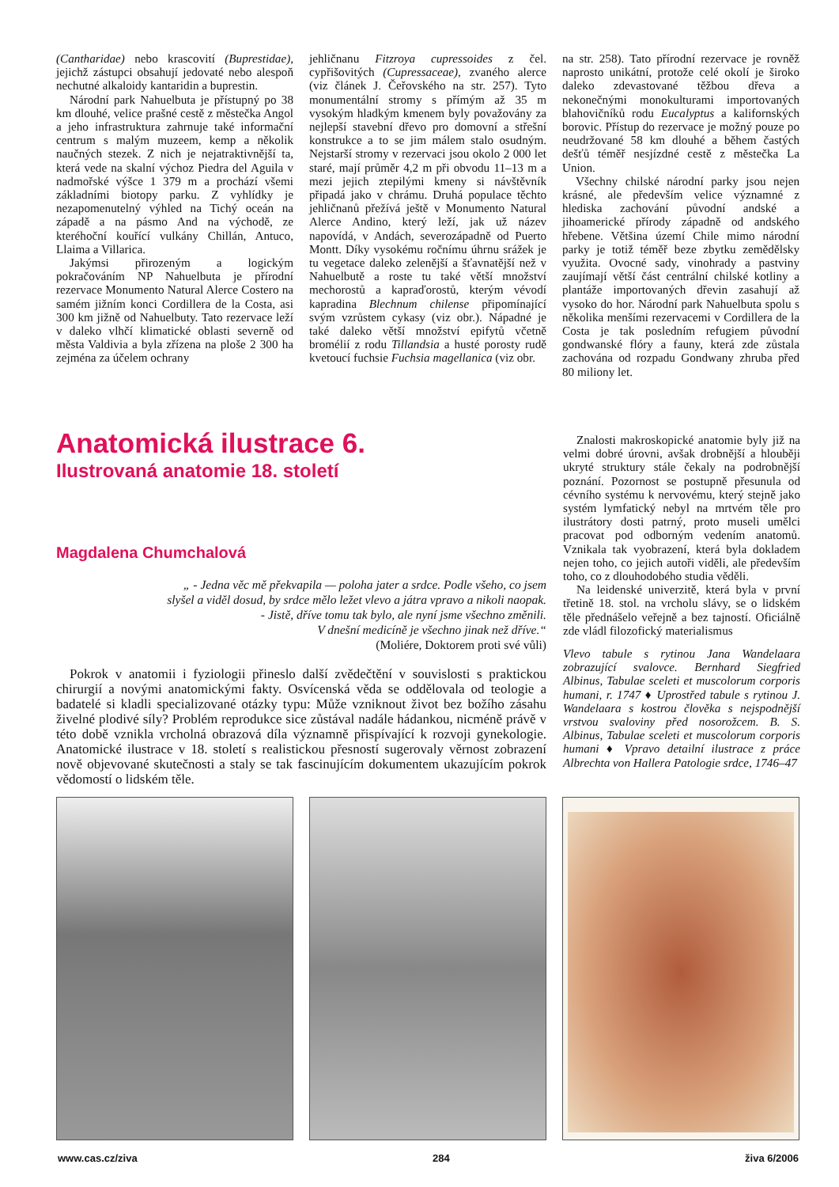(Cantharidae) nebo krascovití (Buprestidae), jejichž zástupci obsahují jedovaté nebo alespoň nechutné alkaloidy kantaridin a buprestin.
Národní park Nahuelbuta je přístupný po 38 km dlouhé, velice prašné cestě z městečka Angol a jeho infrastruktura zahrnuje také informační centrum s malým muzeem, kemp a několik naučných stezek. Z nich je nejatraktivnější ta, která vede na skalní výchoz Piedra del Aguila v nadmořské výšce 1 379 m a prochází všemi základními biotopy parku. Z vyhlídky je nezapomenutelný výhled na Tichý oceán na západě a na pásmo And na východě, ze kteréhoční kouřící vulkány Chillán, Antuco, Llaima a Villarica.
Jakýmsi přirozeným a logickým pokračováním NP Nahuelbuta je přírodní rezervace Monumento Natural Alerce Costero na samém jižním konci Cordillera de la Costa, asi 300 km jižně od Nahuelbuty. Tato rezervace leží v daleko vlhčí klimatické oblasti severně od města Valdivia a byla zřízena na ploše 2 300 ha zejména za účelem ochrany
jehličnanu Fitzroya cupressoides z čel. cypřišovitých (Cupressaceae), zvaného alerce (viz článek J. Čeřovského na str. 257). Tyto monumentální stromy s přímým až 35 m vysokým hladkým kmenem byly považovány za nejlepší stavební dřevo pro domovní a střešní konstrukce a to se jim málem stalo osudným. Nejstarší stromy v rezervaci jsou okolo 2 000 let staré, mají průměr 4,2 m při obvodu 11–13 m a mezi jejich ztepilými kmeny si návštěvník připadá jako v chrámu. Druhá populace těchto jehličnanů přežívá ještě v Monumento Natural Alerce Andino, který leží, jak už název napovídá, v Andách, severozápadně od Puerto Montt. Díky vysokému ročnímu úhrnu srážek je tu vegetace daleko zelenější a šťavnatější než v Nahuelbutě a roste tu také větší množství mechorostů a kapraďorostů, kterým vévodí kapradina Blechnum chilense připomínající svým vzrůstem cykasy (viz obr.). Nápadné je také daleko větší množství epifytů včetně bromélií z rodu Tillandsia a husté porosty rudě kvetoucí fuchsie Fuchsia magellanica (viz obr.
na str. 258). Tato přírodní rezervace je rovněž naprosto unikátní, protože celé okolí je široko daleko zdevastované těžbou dřeva a nekonečnými monokulturami importovaných blahovičníků rodu Eucalyptus a kalifornských borovic. Přístup do rezervace je možný pouze po neudržované 58 km dlouhé a během častých dešťů téměř nesjízdné cestě z městečka La Union.
Všechny chilské národní parky jsou nejen krásné, ale především velice významné z hlediska zachování původní andské a jihoamerické přírody západně od andského hřebene. Většina území Chile mimo národní parky je totiž téměř beze zbytku zemědělsky využita. Ovocné sady, vinohrady a pastviny zaujímají větší část centrální chilské kotliny a plantáže importovaných dřevin zasahují až vysoko do hor. Národní park Nahuelbuta spolu s několika menšími rezervacemi v Cordillera de la Costa je tak posledním refugiem původní gondwanské flóry a fauny, která zde zůstala zachována od rozpadu Gondwany zhruba před 80 miliony let.
Anatomická ilustrace 6.
Ilustrovaná anatomie 18. století
Magdalena Chumchalová
„ - Jedna věc mě překvapila — poloha jater a srdce. Podle všeho, co jsem
slyšel a viděl dosud, by srdce mělo ležet vlevo a játra vpravo a nikoli naopak.
- Jistě, dříve tomu tak bylo, ale nyní jsme všechno změnili.
V dnešní medicíně je všechno jinak než dříve.“
(Moliére, Doktorem proti své vůli)
Pokrok v anatomii i fyziologii přineslo další zvědečtění v souvislosti s praktickou chirurgií a novými anatomickými fakty. Osvícenská věda se oddělovala od teologie a badatelé si kladli specializované otázky typu: Může vzniknout život bez božího zásahu živelné plodivé síly? Problém reprodukce sice zůstával nadále hádankou, nicméně právě v této době vznikla vrcholná obrazová díla významně přispívající k rozvoji gynekologie. Anatomické ilustrace v 18. století s realistickou přesností sugerovaly věrnost zobrazení nově objevované skutečnosti a staly se tak fascinujícím dokumentem ukazujícím pokrok vědomostí o lidském těle.
Znalosti makroskopické anatomie byly již na velmi dobré úrovni, avšak drobnější a hlouběji ukryté struktury stále čekaly na podrobnější poznání. Pozornost se postupně přesunula od cévního systému k nervovému, který stejně jako systém lymfatický nebyl na mrtvém těle pro ilustrátory dosti patrný, proto museli umělci pracovat pod odborným vedením anatomů. Vznikala tak vyobrazení, která byla dokladem nejen toho, co jejich autoři viděli, ale především toho, co z dlouhodobého studia věděli.
Na leidenské univerzitě, která byla v první třetině 18. stol. na vrcholu slávy, se o lidském těle přednášelo veřejně a bez tajností. Oficiálně zde vládl filozofický materialismus
Vlevo tabule s rytinou Jana Wandelaara zobrazující svalovce. Bernhard Siegfried Albinus, Tabulae sceleti et muscolorum corporis humani, r. 1747 ♦ Uprostřed tabule s rytinou J. Wandelaara s kostrou člověka s nejspodnější vrstvou svaloviny před nosorožcem. B. S. Albinus, Tabulae sceleti et muscolorum corporis humani ♦ Vpravo detailní ilustrace z práce Albrechta von Hallera Patologie srdce, 1746–47
www.cas.cz/ziva 284 živa 6/2006